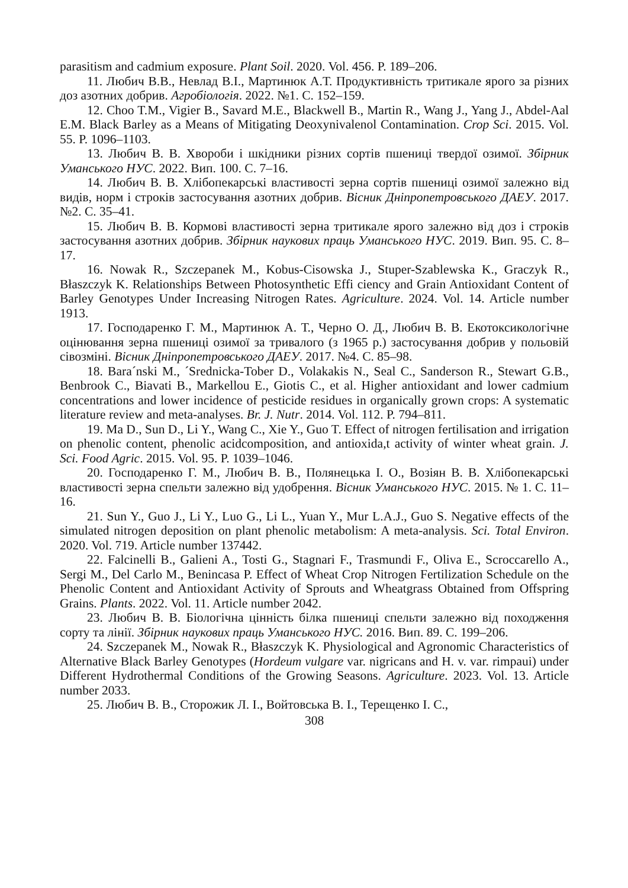parasitism and cadmium exposure. Plant Soil. 2020. Vol. 456. P. 189–206.
11. Любич В.В., Невлад В.І., Мартинюк А.Т. Продуктивність тритикале ярого за різних доз азотних добрив. Агробіологія. 2022. №1. С. 152–159.
12. Choo T.M., Vigier B., Savard M.E., Blackwell B., Martin R., Wang J., Yang J., Abdel-Aal E.M. Black Barley as a Means of Mitigating Deoxynivalenol Contamination. Crop Sci. 2015. Vol. 55. P. 1096–1103.
13. Любич В. В. Хвороби і шкідники різних сортів пшениці твердої озимої. Збірник Уманського НУС. 2022. Вип. 100. С. 7–16.
14. Любич В. В. Хлібопекарські властивості зерна сортів пшениці озимої залежно від видів, норм і строків застосування азотних добрив. Вісник Дніпропетровського ДАЕУ. 2017. №2. С. 35–41.
15. Любич В. В. Кормові властивості зерна тритикале ярого залежно від доз і строків застосування азотних добрив. Збірник наукових праць Уманського НУС. 2019. Вип. 95. С. 8–17.
16. Nowak R., Szczepanek M., Kobus-Cisowska J., Stuper-Szablewska K., Graczyk R., Błaszczyk K. Relationships Between Photosynthetic Effi ciency and Grain Antioxidant Content of Barley Genotypes Under Increasing Nitrogen Rates. Agriculture. 2024. Vol. 14. Article number 1913.
17. Господаренко Г. М., Мартинюк А. Т., Черно О. Д., Любич В. В. Екотоксикологічне оцінювання зерна пшениці озимої за тривалого (з 1965 р.) застосування добрив у польовій сівозміні. Вісник Дніпропетровського ДАЕУ. 2017. №4. С. 85–98.
18. Bara´nski M., ´Srednicka-Tober D., Volakakis N., Seal C., Sanderson R., Stewart G.B., Benbrook C., Biavati B., Markellou E., Giotis C., et al. Higher antioxidant and lower cadmium concentrations and lower incidence of pesticide residues in organically grown crops: A systematic literature review and meta-analyses. Br. J. Nutr. 2014. Vol. 112. P. 794–811.
19. Ma D., Sun D., Li Y., Wang C., Xie Y., Guo T. Effect of nitrogen fertilisation and irrigation on phenolic content, phenolic acidcomposition, and antioxida,t activity of winter wheat grain. J. Sci. Food Agric. 2015. Vol. 95. P. 1039–1046.
20. Господаренко Г. М., Любич В. В., Полянецька І. О., Возіян В. В. Хлібопекарські властивості зерна спельти залежно від удобрення. Вісник Уманського НУС. 2015. № 1. С. 11–16.
21. Sun Y., Guo J., Li Y., Luo G., Li L., Yuan Y., Mur L.A.J., Guo S. Negative effects of the simulated nitrogen deposition on plant phenolic metabolism: A meta-analysis. Sci. Total Environ. 2020. Vol. 719. Article number 137442.
22. Falcinelli B., Galieni A., Tosti G., Stagnari F., Trasmundi F., Oliva E., Scroccarello A., Sergi M., Del Carlo M., Benincasa P. Effect of Wheat Crop Nitrogen Fertilization Schedule on the Phenolic Content and Antioxidant Activity of Sprouts and Wheatgrass Obtained from Offspring Grains. Plants. 2022. Vol. 11. Article number 2042.
23. Любич В. В. Біологічна цінність білка пшениці спельти залежно від походження сорту та лінії. Збірник наукових праць Уманського НУС. 2016. Вип. 89. С. 199–206.
24. Szczepanek M., Nowak R., Błaszczyk K. Physiological and Agronomic Characteristics of Alternative Black Barley Genotypes (Hordeum vulgare var. nigricans and H. v. var. rimpaui) under Different Hydrothermal Conditions of the Growing Seasons. Agriculture. 2023. Vol. 13. Article number 2033.
25. Любич В. В., Сторожик Л. І., Войтовська В. І., Терещенко І. С.,
308